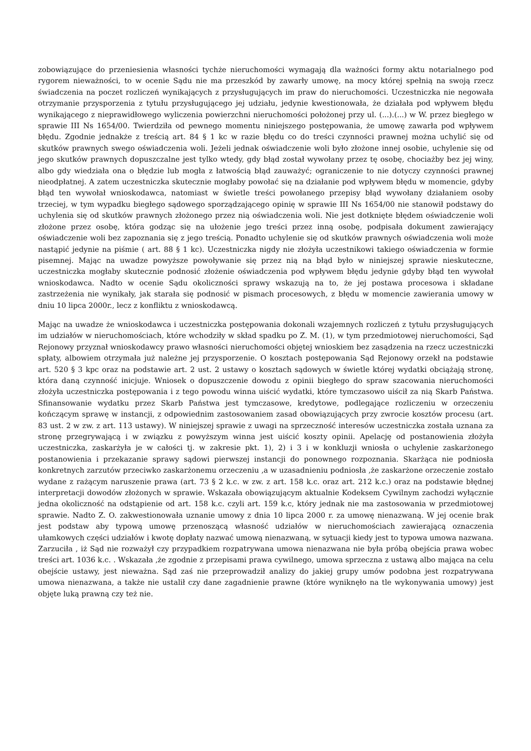zobowiązujące do przeniesienia własności tychże nieruchomości wymagają dla ważności formy aktu notarialnego pod rygorem nieważności, to w ocenie Sądu nie ma przeszkód by zawarły umowę, na mocy której spełnią na swoją rzecz świadczenia na poczet rozliczeń wynikających z przysługujących im praw do nieruchomości. Uczestniczka nie negowała otrzymanie przysporzenia z tytułu przysługującego jej udziału, jedynie kwestionowała, że działała pod wpływem błędu wynikającego z nieprawidłowego wyliczenia powierzchni nieruchomości położonej przy ul. (...).(...) w W. przez biegłego w sprawie III Ns 1654/00. Twierdziła od pewnego momentu niniejszego postępowania, że umowę zawarła pod wpływem błędu. Zgodnie jednakże z treścią art. 84 § 1 kc w razie błędu co do treści czynności prawnej można uchylić się od skutków prawnych swego oświadczenia woli. Jeżeli jednak oświadczenie woli było złożone innej osobie, uchylenie się od jego skutków prawnych dopuszczalne jest tylko wtedy, gdy błąd został wywołany przez tę osobę, chociażby bez jej winy, albo gdy wiedziała ona o błędzie lub mogła z łatwością błąd zauważyć; ograniczenie to nie dotyczy czynności prawnej nieodpłatnej. A zatem uczestniczka skutecznie mogłaby powołać się na działanie pod wpływem błędu w momencie, gdyby błąd ten wywołał wnioskodawca, natomiast w świetle treści powołanego przepisy błąd wywołany działaniem osoby trzeciej, w tym wypadku biegłego sądowego sporządzającego opinię w sprawie III Ns 1654/00 nie stanowił podstawy do uchylenia się od skutków prawnych złożonego przez nią oświadczenia woli. Nie jest dotknięte błędem oświadczenie woli złożone przez osobę, która godząc się na ułożenie jego treści przez inną osobę, podpisała dokument zawierający oświadczenie woli bez zapoznania się z jego treścią. Ponadto uchylenie się od skutków prawnych oświadczenia woli może nastąpić jedynie na piśmie ( art. 88 § 1 kc). Uczestniczka nigdy nie złożyła uczestnikowi takiego oświadczenia w formie pisemnej. Mając na uwadze powyższe powoływanie się przez nią na błąd było w niniejszej sprawie nieskuteczne, uczestniczka mogłaby skutecznie podnosić złożenie oświadczenia pod wpływem błędu jedynie gdyby błąd ten wywołał wnioskodawca. Nadto w ocenie Sądu okoliczności sprawy wskazują na to, że jej postawa procesowa i składane zastrzeżenia nie wynikały, jak starała się podnosić w pismach procesowych, z błędu w momencie zawierania umowy w dniu 10 lipca 2000r., lecz z konfliktu z wnioskodawcą.
Mając na uwadze że wnioskodawca i uczestniczka postępowania dokonali wzajemnych rozliczeń z tytułu przysługujących im udziałów w nieruchomościach, które wchodziły w skład spadku po Z. M. (1), w tym przedmiotowej nieruchomości, Sąd Rejonowy przyznał wnioskodawcy prawo własności nieruchomości objętej wnioskiem bez zasądzenia na rzecz uczestniczki spłaty, albowiem otrzymała już należne jej przysporzenie. O kosztach postępowania Sąd Rejonowy orzekł na podstawie art. 520 § 3 kpc oraz na podstawie art. 2 ust. 2 ustawy o kosztach sądowych w świetle której wydatki obciążają stronę, która daną czynność inicjuje. Wniosek o dopuszczenie dowodu z opinii biegłego do spraw szacowania nieruchomości złożyła uczestniczka postępowania i z tego powodu winna uiścić wydatki, które tymczasowo uiścił za nią Skarb Państwa. Sfinansowanie wydatku przez Skarb Państwa jest tymczasowe, kredytowe, podlegające rozliczeniu w orzeczeniu kończącym sprawę w instancji, z odpowiednim zastosowaniem zasad obowiązujących przy zwrocie kosztów procesu (art. 83 ust. 2 w zw. z art. 113 ustawy). W niniejszej sprawie z uwagi na sprzeczność interesów uczestniczka została uznana za stronę przegrywającą i w związku z powyższym winna jest uiścić koszty opinii. Apelację od postanowienia złożyła uczestniczka, zaskarżyła je w całości tj. w zakresie pkt. 1), 2) i 3 i w konkluzji wniosła o uchylenie zaskarżonego postanowienia i przekazanie sprawy sądowi pierwszej instancji do ponownego rozpoznania. Skarżąca nie podniosła konkretnych zarzutów przeciwko zaskarżonemu orzeczeniu ,a w uzasadnieniu podniosła ,że zaskarżone orzeczenie zostało wydane z rażącym naruszenie prawa (art. 73 § 2 k.c. w zw. z art. 158 k.c. oraz art. 212 k.c.) oraz na podstawie błędnej interpretacji dowodów złożonych w sprawie. Wskazała obowiązującym aktualnie Kodeksem Cywilnym zachodzi wyłącznie jedna okoliczność na odstąpienie od art. 158 k.c. czyli art. 159 k.c, który jednak nie ma zastosowania w przedmiotowej sprawie. Nadto Z. O. zakwestionowała uznanie umowy z dnia 10 lipca 2000 r. za umowę nienazwaną. W jej ocenie brak jest podstaw aby typową umowę przenoszącą własność udziałów w nieruchomościach zawierającą oznaczenia ułamkowych części udziałów i kwotę dopłaty nazwać umową nienazwaną, w sytuacji kiedy jest to typowa umowa nazwana. Zarzuciła , iż Sąd nie rozważył czy przypadkiem rozpatrywana umowa nienazwana nie była próbą obejścia prawa wobec treści art. 1036 k.c. . Wskazała ,że zgodnie z przepisami prawa cywilnego, umowa sprzeczna z ustawą albo mająca na celu obejście ustawy, jest nieważna. Sąd zaś nie przeprowadził analizy do jakiej grupy umów podobna jest rozpatrywana umowa nienazwana, a także nie ustalił czy dane zagadnienie prawne (które wyniknęło na tle wykonywania umowy) jest objęte luką prawną czy też nie.